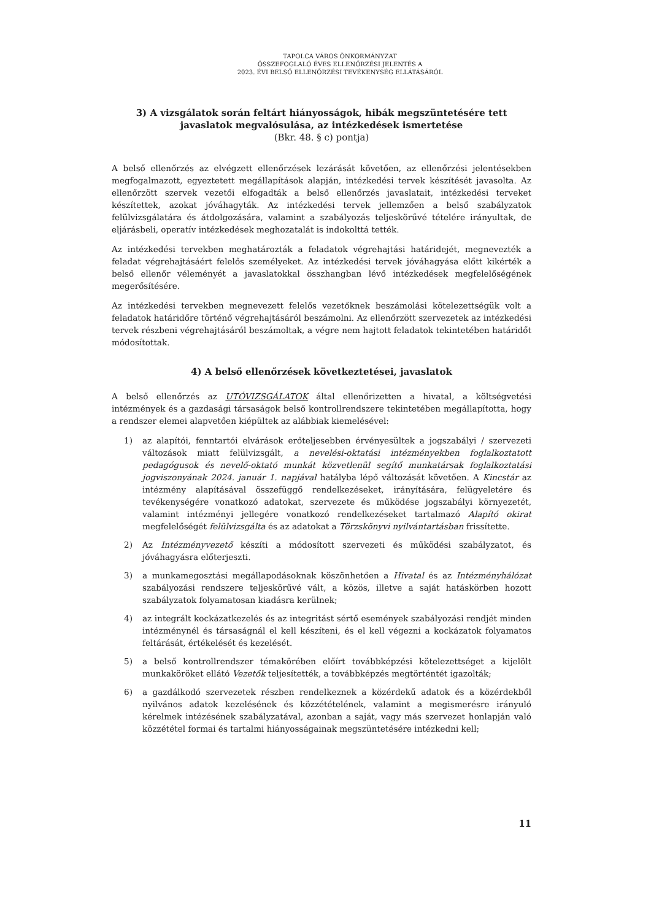TAPOLCA VÁROS ÖNKORMÁNYZAT
ÖSSZEFOGLALÓ ÉVES ELLENŐRZÉSI JELENTÉS A
2023. ÉVI BELSŐ ELLENŐRZÉSI TEVÉKENYSÉG ELLÁTÁSÁRÓL
3) A vizsgálatok során feltárt hiányosságok, hibák megszüntetésére tett javaslatok megvalósulása, az intézkedések ismertetése
(Bkr. 48. § c) pontja)
A belső ellenőrzés az elvégzett ellenőrzések lezárását követően, az ellenőrzési jelentésekben megfogalmazott, egyeztetett megállapítások alapján, intézkedési tervek készítését javasolta. Az ellenőrzött szervek vezetői elfogadták a belső ellenőrzés javaslatait, intézkedési terveket készítettek, azokat jóváhagyták. Az intézkedési tervek jellemzően a belső szabályzatok felülvizsgálatára és átdolgozására, valamint a szabályozás teljeskörűvé tételére irányultak, de eljárásbeli, operatív intézkedések meghozatalát is indokolttá tették.
Az intézkedési tervekben meghatározták a feladatok végrehajtási határidejét, megnevezték a feladat végrehajtásáért felelős személyeket. Az intézkedési tervek jóváhagyása előtt kikérték a belső ellenőr véleményét a javaslatokkal összhangban lévő intézkedések megfelelőségének megerősítésére.
Az intézkedési tervekben megnevezett felelős vezetőknek beszámolási kötelezettségük volt a feladatok határidőre történő végrehajtásáról beszámolni. Az ellenőrzött szervezetek az intézkedési tervek részbeni végrehajtásáról beszámoltak, a végre nem hajtott feladatok tekintetében határidőt módosítottak.
4) A belső ellenőrzések következtetései, javaslatok
A belső ellenőrzés az UTÓVIZSGÁLATOK által ellenőrizetten a hivatal, a költségvetési intézmények és a gazdasági társaságok belső kontrollrendszere tekintetében megállapította, hogy a rendszer elemei alapvetően kiépültek az alábbiak kiemelésével:
1) az alapítói, fenntartói elvárások erőteljesebben érvényesültek a jogszabályi / szervezeti változások miatt felülvizsgált, a nevelési-oktatási intézményekben foglalkoztatott pedagógusok és nevelő-oktató munkát közvetlenül segítő munkatársak foglalkoztatási jogviszonyának 2024. január 1. napjával hatályba lépő változását követően. A Kincstár az intézmény alapításával összefüggő rendelkezéseket, irányítására, felügyeletére és tevékenységére vonatkozó adatokat, szervezete és működése jogszabályi környezetét, valamint intézményi jellegére vonatkozó rendelkezéseket tartalmazó Alapító okirat megfelelőségét felülvizsgálta és az adatokat a Törzskönyvi nyilvántartásban frissítette.
2) Az Intézményvezető készíti a módosított szervezeti és működési szabályzatot, és jóváhagyásra előterjeszti.
3) a munkamegosztási megállapodásoknak köszönhetően a Hivatal és az Intézményhálózat szabályozási rendszere teljeskörűvé vált, a közös, illetve a saját hatáskörben hozott szabályzatok folyamatosan kiadásra kerülnek;
4) az integrált kockázatkezelés és az integritást sértő események szabályozási rendjét minden intézménynél és társaságnál el kell készíteni, és el kell végezni a kockázatok folyamatos feltárását, értékelését és kezelését.
5) a belső kontrollrendszer témakörében előírt továbbképzési kötelezettséget a kijelölt munkaköröket ellátó Vezetők teljesítették, a továbbképzés megtörténtét igazolták;
6) a gazdálkodó szervezetek részben rendelkeznek a közérdekű adatok és a közérdekből nyilvános adatok kezelésének és közzétételének, valamint a megismerésre irányuló kérelmek intézésének szabályzatával, azonban a saját, vagy más szervezet honlapján való közzététel formai és tartalmi hiányosságainak megszüntetésére intézkedni kell;
11